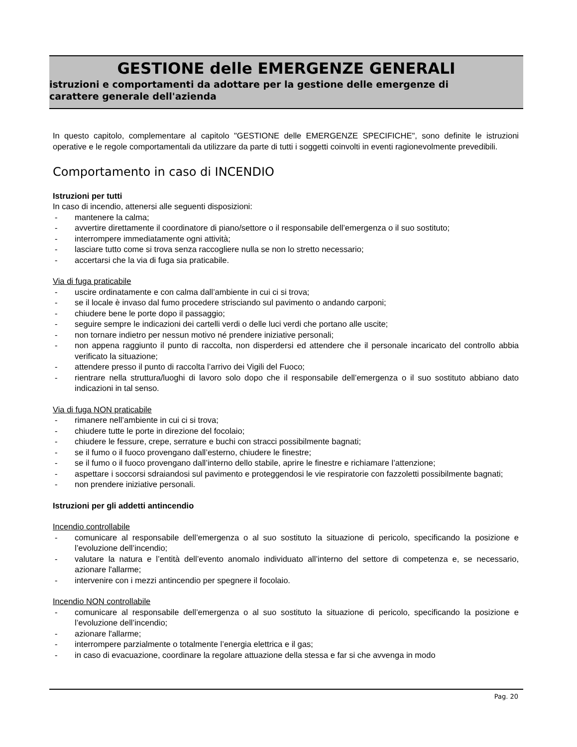GESTIONE delle EMERGENZE GENERALI
istruzioni e comportamenti da adottare per la gestione delle emergenze di
carattere generale dell'azienda
In questo capitolo, complementare al capitolo "GESTIONE delle EMERGENZE SPECIFICHE", sono definite le istruzioni operative e le regole comportamentali da utilizzare da parte di tutti i soggetti coinvolti in eventi ragionevolmente prevedibili.
Comportamento in caso di INCENDIO
Istruzioni per tutti
In caso di incendio, attenersi alle seguenti disposizioni:
- mantenere la calma;
- avvertire direttamente il coordinatore di piano/settore o il responsabile dell’emergenza o il suo sostituto;
- interrompere immediatamente ogni attività;
- lasciare tutto come si trova senza raccogliere nulla se non lo stretto necessario;
- accertarsi che la via di fuga sia praticabile.
Via di fuga praticabile
- uscire ordinatamente e con calma dall’ambiente in cui ci si trova;
- se il locale è invaso dal fumo procedere strisciando sul pavimento o andando carponi;
- chiudere bene le porte dopo il passaggio;
- seguire sempre le indicazioni dei cartelli verdi o delle luci verdi che portano alle uscite;
- non tornare indietro per nessun motivo né prendere iniziative personali;
- non appena raggiunto il punto di raccolta, non disperdersi ed attendere che il personale incaricato del controllo abbia verificato la situazione;
- attendere presso il punto di raccolta l’arrivo dei Vigili del Fuoco;
- rientrare nella struttura/luoghi di lavoro solo dopo che il responsabile dell’emergenza o il suo sostituto abbiano dato indicazioni in tal senso.
Via di fuga NON praticabile
- rimanere nell’ambiente in cui ci si trova;
- chiudere tutte le porte in direzione del focolaio;
- chiudere le fessure, crepe, serrature e buchi con stracci possibilmente bagnati;
- se il fumo o il fuoco provengano dall’esterno, chiudere le finestre;
- se il fumo o il fuoco provengano dall’interno dello stabile, aprire le finestre e richiamare l’attenzione;
- aspettare i soccorsi sdraiandosi sul pavimento e proteggendosi le vie respiratorie con fazzoletti possibilmente bagnati;
- non prendere iniziative personali.
Istruzioni per gli addetti antincendio
Incendio controllabile
- comunicare al responsabile dell’emergenza o al suo sostituto la situazione di pericolo, specificando la posizione e l’evoluzione dell’incendio;
- valutare la natura e l’entità dell’evento anomalo individuato all’interno del settore di competenza e, se necessario, azionare l'allarme;
- intervenire con i mezzi antincendio per spegnere il focolaio.
Incendio NON controllabile
- comunicare al responsabile dell’emergenza o al suo sostituto la situazione di pericolo, specificando la posizione e l’evoluzione dell’incendio;
- azionare l'allarme;
- interrompere parzialmente o totalmente l’energia elettrica e il gas;
- in caso di evacuazione, coordinare la regolare attuazione della stessa e far si che avvenga in modo
Pag. 20